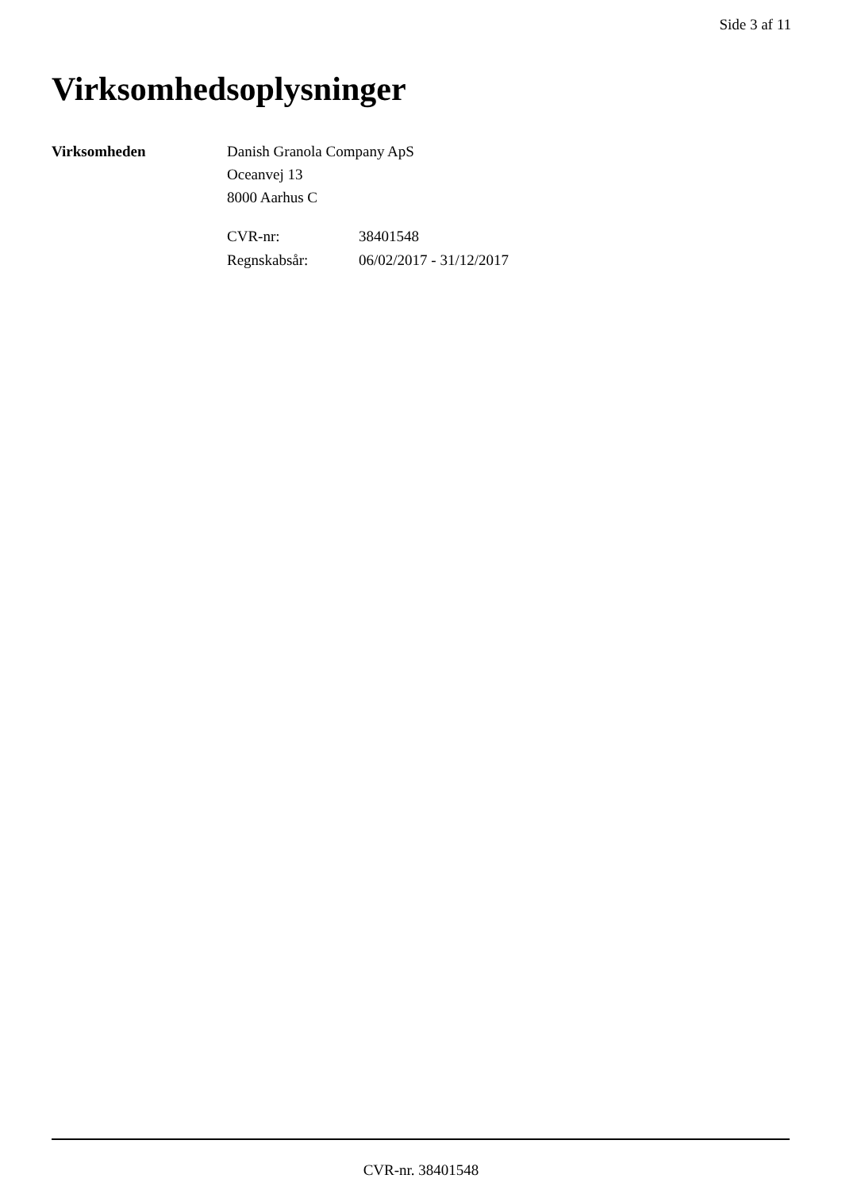Side 3 af 11
Virksomhedsoplysninger
Virksomheden
Danish Granola Company ApS
Oceanvej 13
8000 Aarhus C
| CVR-nr: | 38401548 |
| Regnskabsår: | 06/02/2017 - 31/12/2017 |
CVR-nr. 38401548